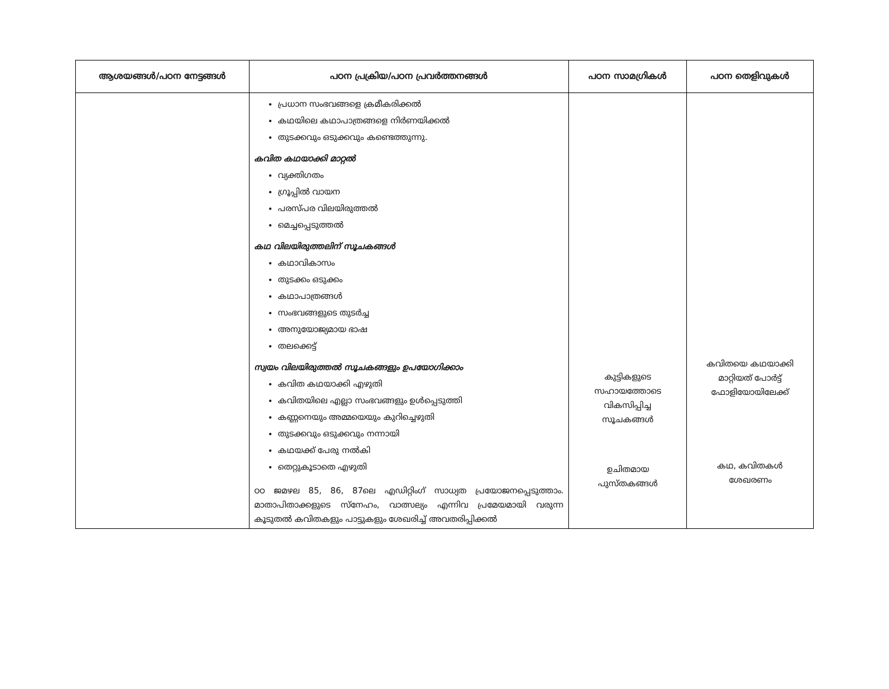| ആശയങ്ങൾ/പഠന നേട്ടങ്ങൾ | പഠന പ്രക്രിയ/പഠന പ്രവർത്തനങ്ങൾ | പഠന സാമഗ്രികൾ | പഠന തെളിവുകൾ |
| --- | --- | --- | --- |
| | പ്രധാന സംഭവങ്ങളെ ക്രമീകരിക്കൽ കഥയിലെ കഥാപാത്രങ്ങളെ നിർണയിക്കൽ തുടക്കവും ഒടുക്കവും കണ്ടെത്തുന്നു. കവിത കഥയാക്കി മാറ്റൽ വ്യക്തിഗതം ഗ്രൂപ്പിൽ വായന പരസ്പര വിലയിരുത്തൽ മെച്ചപ്പെടുത്തൽ കഥ വിലയിരുത്തലിന് സൂചകങ്ങൾ കഥാവികാസം തുടക്കം ഒടുക്കം കഥാപാത്രങ്ങൾ സംഭവങ്ങളുടെ തുടർച്ച അനുയോജ്യമായ ഭാഷ തലക്കെട്ട് സ്വയം വിലയിരുത്തൽ സൂചകങ്ങളും ഉപയോഗിക്കാം കവിത കഥയാക്കി എഴുതി കവിതയിലെ എല്ലാ സംഭവങ്ങളും ഉൾപ്പെടുത്തി കണ്ണനെയും അമ്മയെയും കുറിച്ചെഴുതി തുടക്കവും ഒടുക്കവും നന്നായി കഥയക്ക് പേരു നൽകി തെറ്റുകൂടാതെ എഴുതി ഠഠ ജമഴല 85, 86, 87ലെ എഡിറ്റിംഗ് സാധ്യത പ്രയോജനപ്പെടുത്താം. മാതാപിതാക്കളുടെ സ്നേഹം, വാത്സല്യം എന്നിവ പ്രമേയമായി വരുന്ന കൂടുതൽ കവിതകളും പാട്ടുകളും ശേഖരിച്ച് അവതരിപ്പിക്കൽ | കുട്ടികളുടെ സഹായത്തോടെ വികസിപ്പിച്ച സൂചകങ്ങൾ ഉചിതമായ പുസ്തകങ്ങൾ | കവിതയെ കഥയാക്കി മാറ്റിയത് പോർട്ട് ഫോളിയോയിലേക്ക് കഥ, കവിതകൾ ശേഖരണം |